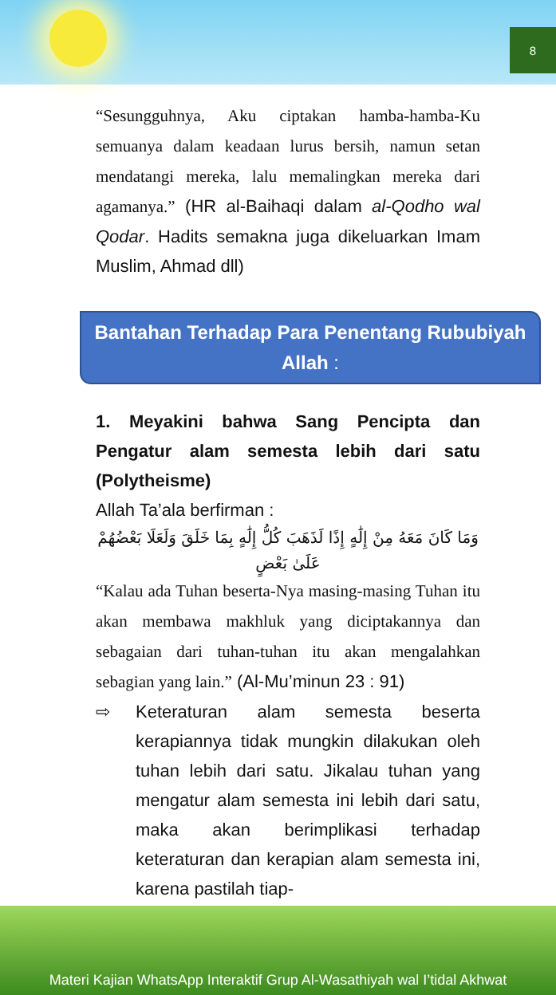8
“Sesungguhnya, Aku ciptakan hamba-hamba-Ku semuanya dalam keadaan lurus bersih, namun setan mendatangi mereka, lalu memalingkan mereka dari agamanya.” (HR al-Baihaqi dalam al-Qodho wal Qodar. Hadits semakna juga dikeluarkan Imam Muslim, Ahmad dll)
Bantahan Terhadap Para Penentang Rububiyah Allah :
1. Meyakini bahwa Sang Pencipta dan Pengatur alam semesta lebih dari satu (Polytheisme)
Allah Ta’ala berfirman :
وَمَا كَانَ مَعَهُ مِنْ إِلَٰهٍ إِذًا لَذَهَبَ كُلُّ إِلَٰهٍ بِمَا خَلَقَ وَلَعَلَا بَعْضُهُمْ عَلَىٰ بَعْضٍ
“Kalau ada Tuhan beserta-Nya masing-masing Tuhan itu akan membawa makhluk yang diciptakannya dan sebagaian dari tuhan-tuhan itu akan mengalahkan sebagian yang lain.” (Al-Mu’minun 23 : 91)
⇨ Keteraturan alam semesta beserta kerapiannya tidak mungkin dilakukan oleh tuhan lebih dari satu. Jikalau tuhan yang mengatur alam semesta ini lebih dari satu, maka akan berimplikasi terhadap keteraturan dan kerapian alam semesta ini, karena pastilah tiap-
Materi Kajian WhatsApp Interaktif Grup Al-Wasathiyah wal I’tidal Akhwat